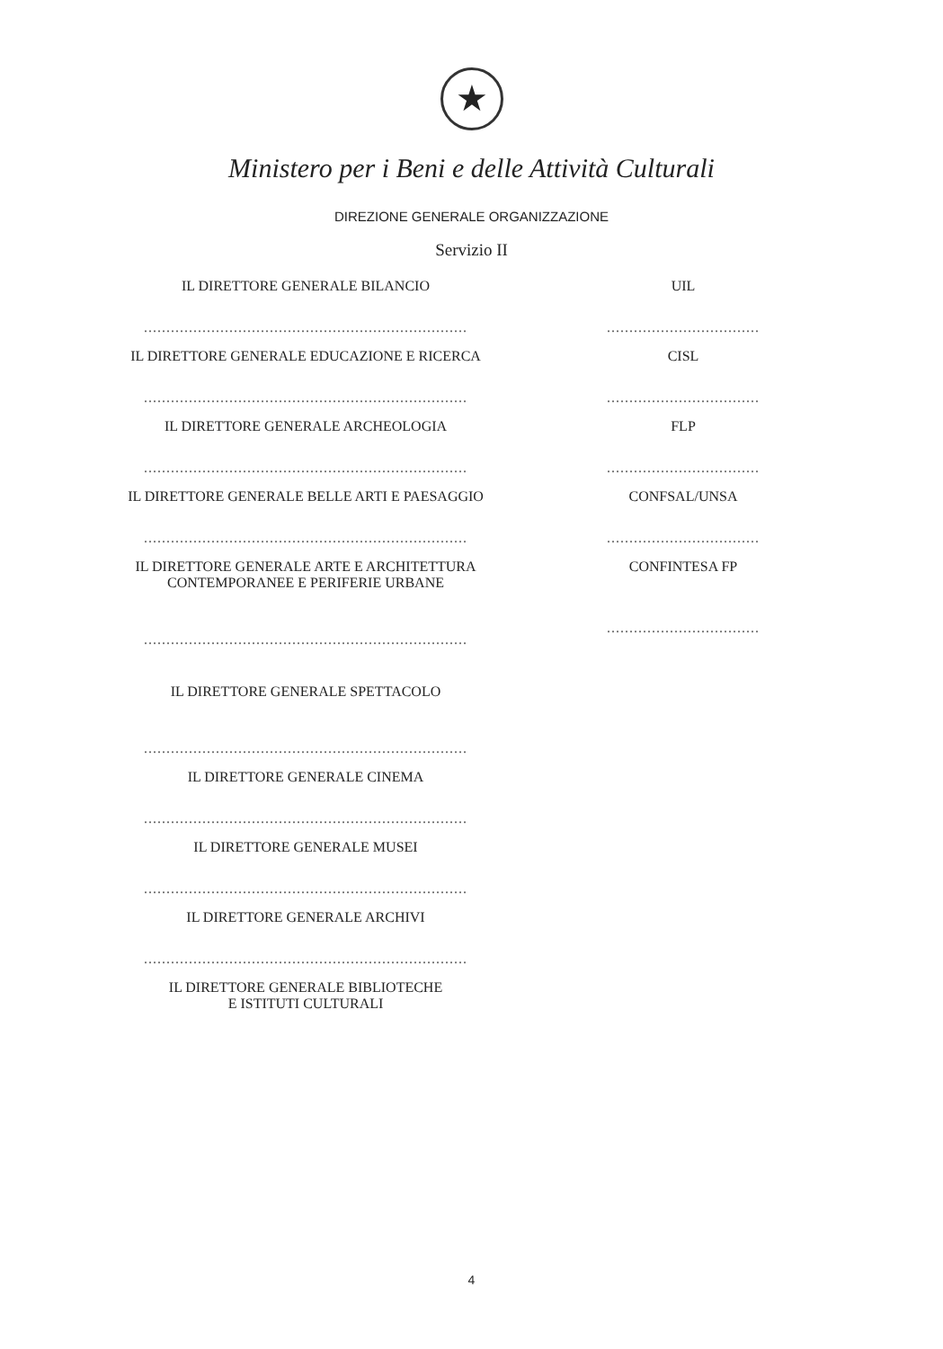★
Ministero per i Beni e delle Attività Culturali
DIREZIONE GENERALE ORGANIZZAZIONE
Servizio II
IL DIRETTORE GENERALE BILANCIO
........................................................................
IL DIRETTORE GENERALE EDUCAZIONE E RICERCA
........................................................................
IL DIRETTORE GENERALE ARCHEOLOGIA
........................................................................
IL DIRETTORE GENERALE BELLE ARTI E PAESAGGIO
........................................................................
IL DIRETTORE GENERALE ARTE E ARCHITETTURA
CONTEMPORANEE E PERIFERIE URBANE
........................................................................
IL DIRETTORE GENERALE SPETTACOLO
........................................................................
IL DIRETTORE GENERALE CINEMA
........................................................................
IL DIRETTORE GENERALE MUSEI
........................................................................
IL DIRETTORE GENERALE ARCHIVI
........................................................................
IL DIRETTORE GENERALE BIBLIOTECHE
E ISTITUTI CULTURALI
UIL
..................................
CISL
..................................
FLP
..................................
CONFSAL/UNSA
..................................
CONFINTESA FP
..................................
4